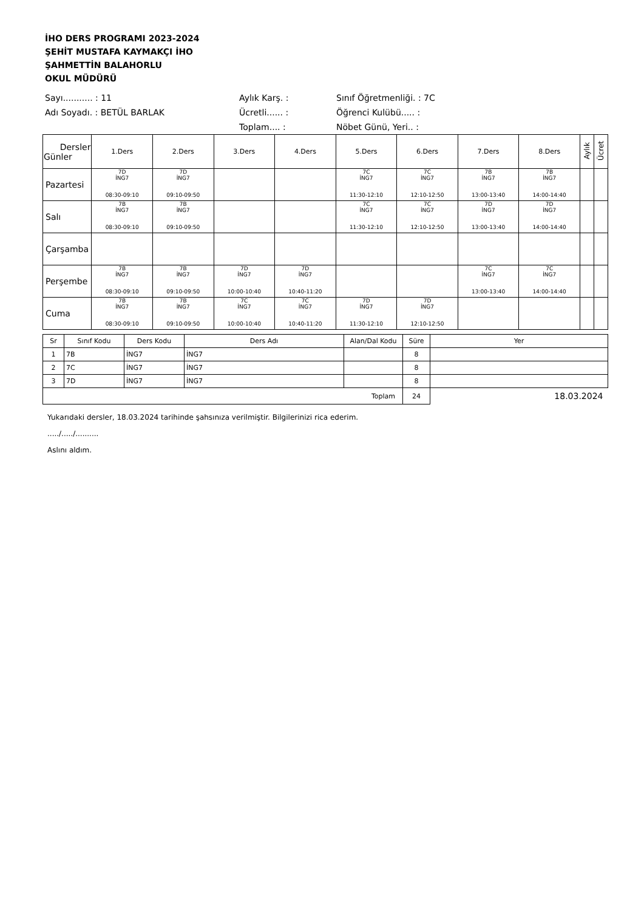İHO DERS PROGRAMI 2023-2024
ŞEHİT MUSTAFA KAYMAKÇI İHO
ŞAHMETTİN BALAHORLU
OKUL MÜDÜRÜ
Sayı........... : 11
Aylık Karş. :
Sınıf Öğretmenliği. : 7C
Adı Soyadı. : BETÜL BARLAK
Ücretli...... :
Öğrenci Kulübü..... :
Toplam.... :
Nöbet Günü, Yeri.. :
| Dersler Günler | 1.Ders | 2.Ders | 3.Ders | 4.Ders | 5.Ders | 6.Ders | 7.Ders | 8.Ders | Aylık | Ücret |
| --- | --- | --- | --- | --- | --- | --- | --- | --- | --- | --- |
| Pazartesi | 7D İNG7 08:30-09:10 | 7D İNG7 09:10-09:50 | | | 7C İNG7 11:30-12:10 | 7C İNG7 12:10-12:50 | 7B İNG7 13:00-13:40 | 7B İNG7 14:00-14:40 | | |
| Salı | 7B İNG7 08:30-09:10 | 7B İNG7 09:10-09:50 | | | 7C İNG7 11:30-12:10 | 7C İNG7 12:10-12:50 | 7D İNG7 13:00-13:40 | 7D İNG7 14:00-14:40 | | |
| Çarşamba | | | | | | | | | | |
| Perşembe | 7B İNG7 08:30-09:10 | 7B İNG7 09:10-09:50 | 7D İNG7 10:00-10:40 | 7D İNG7 10:40-11:20 | | | 7C İNG7 13:00-13:40 | 7C İNG7 14:00-14:40 | | |
| Cuma | 7B İNG7 08:30-09:10 | 7B İNG7 09:10-09:50 | 7C İNG7 10:00-10:40 | 7C İNG7 10:40-11:20 | 7D İNG7 11:30-12:10 | 7D İNG7 12:10-12:50 | | | | |
| Sr | Sınıf Kodu | Ders Kodu | Ders Adı | Alan/Dal Kodu | Süre | Yer |
| --- | --- | --- | --- | --- | --- | --- |
| 1 | 7B | İNG7 | İNG7 | | 8 | |
| 2 | 7C | İNG7 | İNG7 | | 8 | |
| 3 | 7D | İNG7 | İNG7 | | 8 | |
| Toplam | | | | | 24 | 18.03.2024 |
Yukarıdaki dersler, 18.03.2024 tarihinde şahsınıza verilmiştir. Bilgilerinizi rica ederim.
...../...../..........
Aslını aldım.